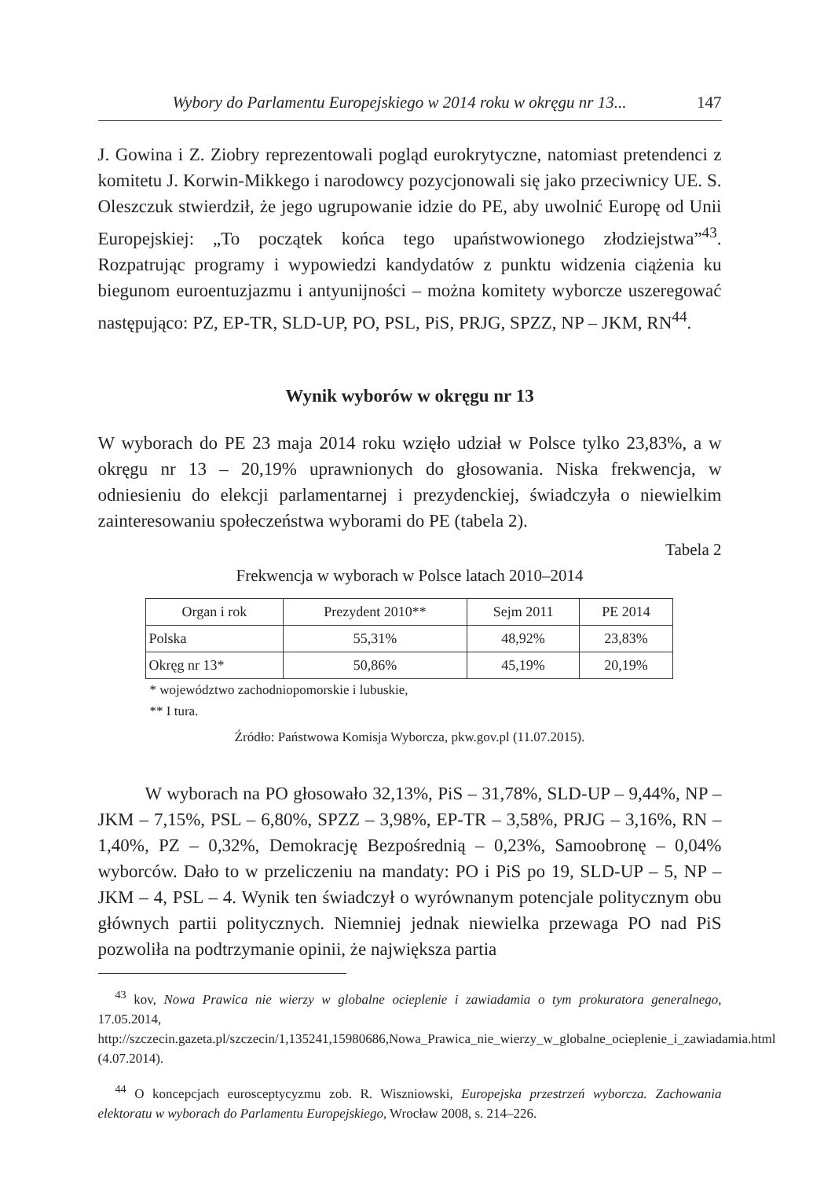Wybory do Parlamentu Europejskiego w 2014 roku w okręgu nr 13... 147
J. Gowina i Z. Ziobry reprezentowali pogląd eurokrytyczne, natomiast pretendenci z komitetu J. Korwin-Mikkego i narodowcy pozycjonowali się jako przeciwnicy UE. S. Oleszczuk stwierdził, że jego ugrupowanie idzie do PE, aby uwolnić Europę od Unii Europejskiej: „To początek końca tego upaństwowionego złodziejstwa”<sup>43</sup>. Rozpatrując programy i wypowiedzi kandydatów z punktu widzenia ciążenia ku biegunom euroentuzjazmu i antyunijności – można komitety wyborcze uszeregować następująco: PZ, EP-TR, SLD-UP, PO, PSL, PiS, PRJG, SPZZ, NP – JKM, RN<sup>44</sup>.
Wynik wyborów w okręgu nr 13
W wyborach do PE 23 maja 2014 roku wzięło udział w Polsce tylko 23,83%, a w okręgu nr 13 – 20,19% uprawnionych do głosowania. Niska frekwencja, w odniesieniu do elekcji parlamentarnej i prezydenckiej, świadczyła o niewielkim zainteresowaniu społeczeństwa wyborami do PE (tabela 2).
Tabela 2
Frekwencja w wyborach w Polsce latach 2010–2014
| Organ i rok | Prezydent 2010** | Sejm 2011 | PE 2014 |
| --- | --- | --- | --- |
| Polska | 55,31% | 48,92% | 23,83% |
| Okręg nr 13* | 50,86% | 45,19% | 20,19% |
* województwo zachodniopomorskie i lubuskie,
** I tura.
Źródło: Państwowa Komisja Wyborcza, pkw.gov.pl (11.07.2015).
W wyborach na PO głosowało 32,13%, PiS – 31,78%, SLD-UP – 9,44%, NP – JKM – 7,15%, PSL – 6,80%, SPZZ – 3,98%, EP-TR – 3,58%, PRJG – 3,16%, RN – 1,40%, PZ – 0,32%, Demokrację Bezpośrednią – 0,23%, Samoobronę – 0,04% wyborców. Dało to w przeliczeniu na mandaty: PO i PiS po 19, SLD-UP – 5, NP – JKM – 4, PSL – 4. Wynik ten świadczył o wyrównanym potencjale politycznym obu głównych partii politycznych. Niemniej jednak niewielka przewaga PO nad PiS pozwoliła na podtrzymanie opinii, że największa partia
<sup>43</sup> kov, Nowa Prawica nie wierzy w globalne ocieplenie i zawiadamia o tym prokuratora generalnego, 17.05.2014, http://szczecin.gazeta.pl/szczecin/1,135241,15980686,Nowa_Prawica_nie_wierzy_w_globalne_ocieplenie_i_zawiadamia.html (4.07.2014).
<sup>44</sup> O koncepcjach eurosceptycyzmu zob. R. Wiszniowski, Europejska przestrzeń wyborcza. Zachowania elektoratu w wyborach do Parlamentu Europejskiego, Wrocław 2008, s. 214–226.